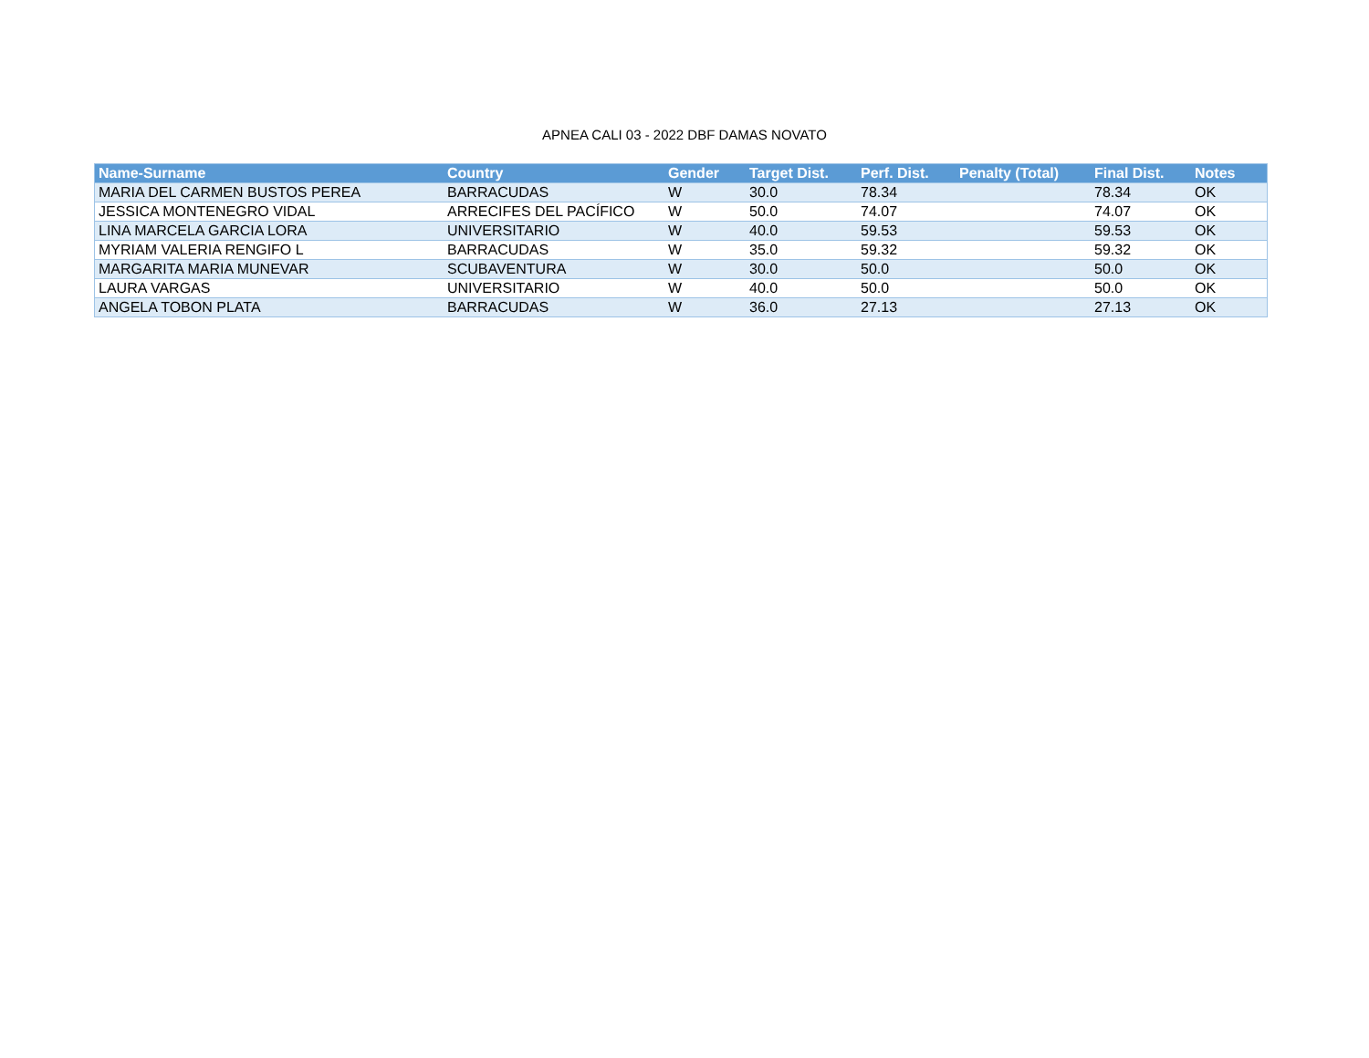APNEA CALI 03 - 2022 DBF DAMAS NOVATO
| Name-Surname | Country | Gender | Target Dist. | Perf. Dist. | Penalty (Total) | Final Dist. | Notes |
| --- | --- | --- | --- | --- | --- | --- | --- |
| MARIA DEL CARMEN BUSTOS PEREA | BARRACUDAS | W | 30.0 | 78.34 | | 78.34 | OK |
| JESSICA MONTENEGRO VIDAL | ARRECIFES DEL PACÍFICO | W | 50.0 | 74.07 | | 74.07 | OK |
| LINA MARCELA GARCIA LORA | UNIVERSITARIO | W | 40.0 | 59.53 | | 59.53 | OK |
| MYRIAM VALERIA RENGIFO L | BARRACUDAS | W | 35.0 | 59.32 | | 59.32 | OK |
| MARGARITA MARIA MUNEVAR | SCUBAVENTURA | W | 30.0 | 50.0 | | 50.0 | OK |
| LAURA VARGAS | UNIVERSITARIO | W | 40.0 | 50.0 | | 50.0 | OK |
| ANGELA TOBON PLATA | BARRACUDAS | W | 36.0 | 27.13 | | 27.13 | OK |